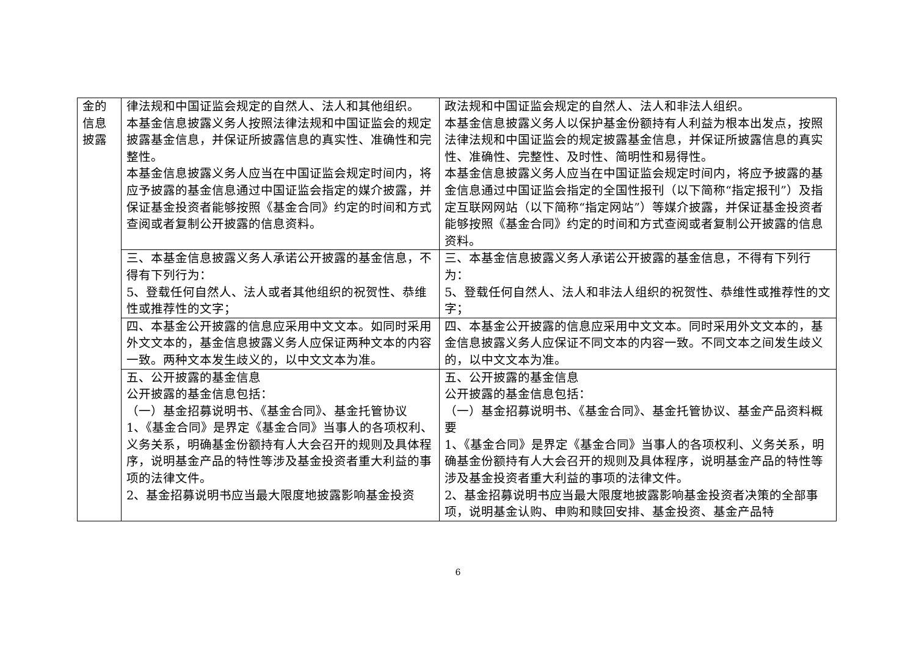| 金的信息披露 | 律法规和中国证监会规定的自然人、法人和其他组织。 本基金信息披露义务人按照法律法规和中国证监会的规定披露基金信息，并保证所披露信息的真实性、准确性和完整性。 本基金信息披露义务人应当在中国证监会规定时间内，将应予披露的基金信息通过中国证监会指定的媒介披露，并保证基金投资者能够按照《基金合同》约定的时间和方式查阅或者复制公开披露的信息资料。 | 政法规和中国证监会规定的自然人、法人和非法人组织。 本基金信息披露义务人以保护基金份额持有人利益为根本出发点，按照法律法规和中国证监会的规定披露基金信息，并保证所披露信息的真实性、准确性、完整性、及时性、简明性和易得性。 本基金信息披露义务人应当在中国证监会规定时间内，将应予披露的基金信息通过中国证监会指定的全国性报刊（以下简称“指定报刊”）及指定互联网网站（以下简称“指定网站”）等媒介披露，并保证基金投资者能够按照《基金合同》约定的时间和方式查阅或者复制公开披露的信息资料。 |
| | 三、本基金信息披露义务人承诺公开披露的基金信息，不得有下列行为： 5、登载任何自然人、法人或者其他组织的祝贺性、恭维性或推荐性的文字； | 三、本基金信息披露义务人承诺公开披露的基金信息，不得有下列行为： 5、登载任何自然人、法人和非法人组织的祝贺性、恭维性或推荐性的文字； |
| | 四、本基金公开披露的信息应采用中文文本。如同时采用外文文本的，基金信息披露义务人应保证两种文本的内容一致。两种文本发生歧义的，以中文文本为准。 | 四、本基金公开披露的信息应采用中文文本。同时采用外文文本的，基金信息披露义务人应保证不同文本的内容一致。不同文本之间发生歧义的，以中文文本为准。 |
| | 五、公开披露的基金信息 公开披露的基金信息包括： （一）基金招募说明书、《基金合同》、基金托管协议 1、《基金合同》是界定《基金合同》当事人的各项权利、义务关系，明确基金份额持有人大会召开的规则及具体程序，说明基金产品的特性等涉及基金投资者重大利益的事项的法律文件。 2、基金招募说明书应当最大限度地披露影响基金投资 | 五、公开披露的基金信息 公开披露的基金信息包括： （一）基金招募说明书、《基金合同》、基金托管协议、基金产品资料概要 1、《基金合同》是界定《基金合同》当事人的各项权利、义务关系，明确基金份额持有人大会召开的规则及具体程序，说明基金产品的特性等涉及基金投资者重大利益的事项的法律文件。 2、基金招募说明书应当最大限度地披露影响基金投资者决策的全部事项，说明基金认购、申购和赎回安排、基金投资、基金产品特 |
6